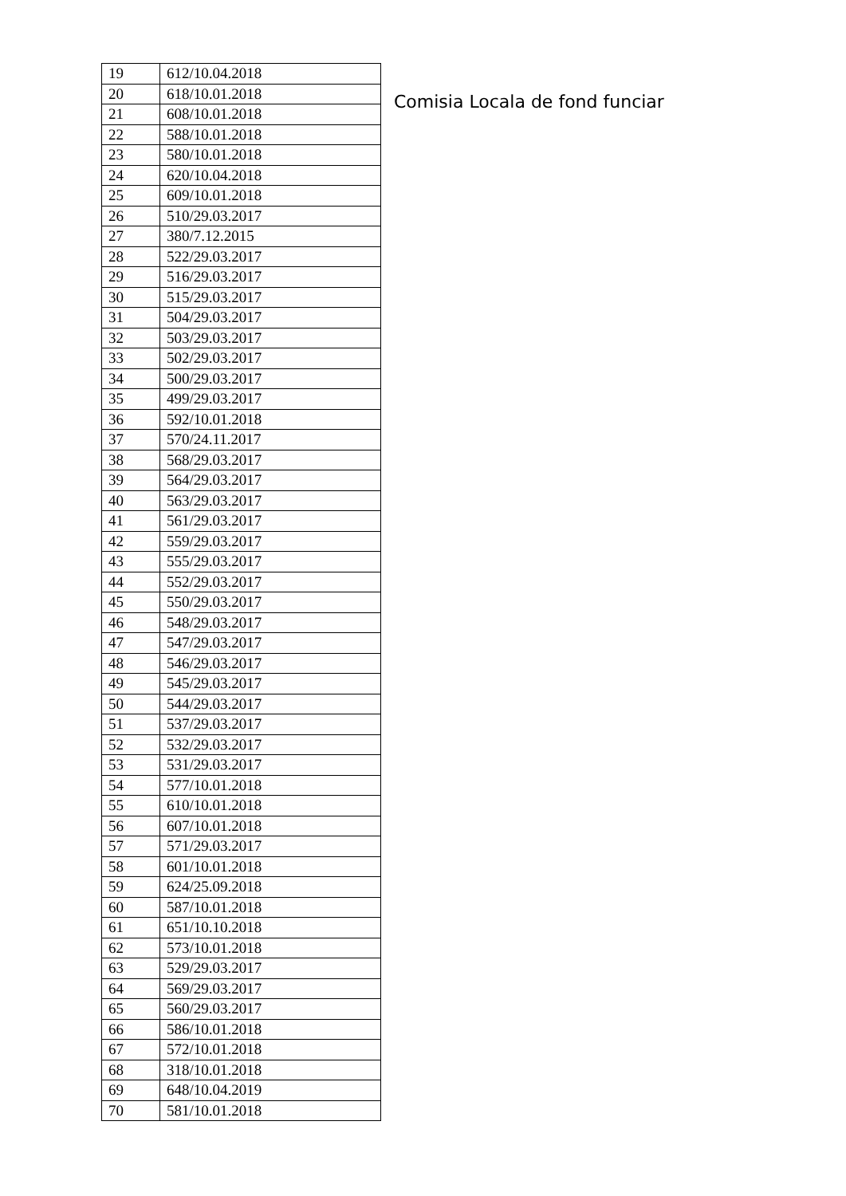| 19 | 612/10.04.2018 |
| 20 | 618/10.01.2018 |
| 21 | 608/10.01.2018 |
| 22 | 588/10.01.2018 |
| 23 | 580/10.01.2018 |
| 24 | 620/10.04.2018 |
| 25 | 609/10.01.2018 |
| 26 | 510/29.03.2017 |
| 27 | 380/7.12.2015 |
| 28 | 522/29.03.2017 |
| 29 | 516/29.03.2017 |
| 30 | 515/29.03.2017 |
| 31 | 504/29.03.2017 |
| 32 | 503/29.03.2017 |
| 33 | 502/29.03.2017 |
| 34 | 500/29.03.2017 |
| 35 | 499/29.03.2017 |
| 36 | 592/10.01.2018 |
| 37 | 570/24.11.2017 |
| 38 | 568/29.03.2017 |
| 39 | 564/29.03.2017 |
| 40 | 563/29.03.2017 |
| 41 | 561/29.03.2017 |
| 42 | 559/29.03.2017 |
| 43 | 555/29.03.2017 |
| 44 | 552/29.03.2017 |
| 45 | 550/29.03.2017 |
| 46 | 548/29.03.2017 |
| 47 | 547/29.03.2017 |
| 48 | 546/29.03.2017 |
| 49 | 545/29.03.2017 |
| 50 | 544/29.03.2017 |
| 51 | 537/29.03.2017 |
| 52 | 532/29.03.2017 |
| 53 | 531/29.03.2017 |
| 54 | 577/10.01.2018 |
| 55 | 610/10.01.2018 |
| 56 | 607/10.01.2018 |
| 57 | 571/29.03.2017 |
| 58 | 601/10.01.2018 |
| 59 | 624/25.09.2018 |
| 60 | 587/10.01.2018 |
| 61 | 651/10.10.2018 |
| 62 | 573/10.01.2018 |
| 63 | 529/29.03.2017 |
| 64 | 569/29.03.2017 |
| 65 | 560/29.03.2017 |
| 66 | 586/10.01.2018 |
| 67 | 572/10.01.2018 |
| 68 | 318/10.01.2018 |
| 69 | 648/10.04.2019 |
| 70 | 581/10.01.2018 |
Comisia Locala de fond funciar